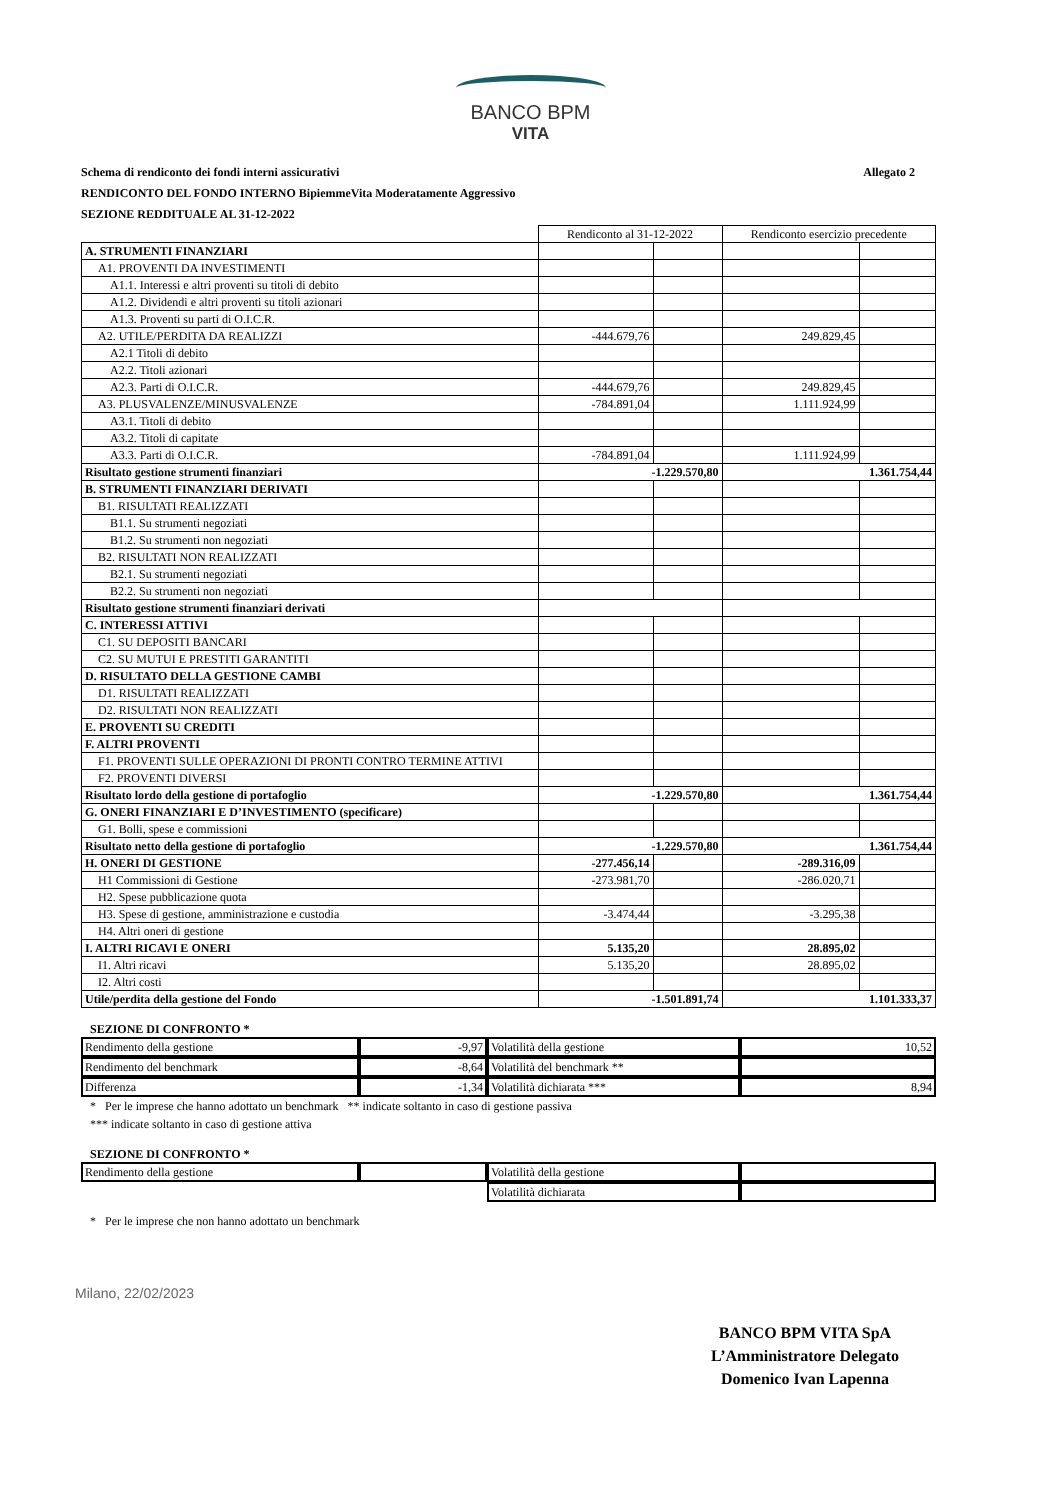BANCO BPM
VITA
Schema di rendiconto dei fondi interni assicurativi Allegato 2
RENDICONTO DEL FONDO INTERNO BipiemmeVita Moderatamente Aggressivo
SEZIONE REDDITUALE AL 31-12-2022
| | Rendiconto al 31-12-2022 | | Rendiconto esercizio precedente | |
| A. STRUMENTI FINANZIARI | | | | |
| A1. PROVENTI DA INVESTIMENTI | | | | |
| A1.1. Interessi e altri proventi su titoli di debito | | | | |
| A1.2. Dividendi e altri proventi su titoli azionari | | | | |
| A1.3. Proventi su parti di O.I.C.R. | | | | |
| A2. UTILE/PERDITA DA REALIZZI | -444.679,76 | | 249.829,45 | |
| A2.1 Titoli di debito | | | | |
| A2.2. Titoli azionari | | | | |
| A2.3. Parti di O.I.C.R. | -444.679,76 | | 249.829,45 | |
| A3. PLUSVALENZE/MINUSVALENZE | -784.891,04 | | 1.111.924,99 | |
| A3.1. Titoli di debito | | | | |
| A3.2. Titoli di capitate | | | | |
| A3.3. Parti di O.I.C.R. | -784.891,04 | | 1.111.924,99 | |
| Risultato gestione strumenti finanziari | -1.229.570,80 | | 1.361.754,44 | |
| B. STRUMENTI FINANZIARI DERIVATI | | | | |
| B1. RISULTATI REALIZZATI | | | | |
| B1.1. Su strumenti negoziati | | | | |
| B1.2. Su strumenti non negoziati | | | | |
| B2. RISULTATI NON REALIZZATI | | | | |
| B2.1. Su strumenti negoziati | | | | |
| B2.2. Su strumenti non negoziati | | | | |
| Risultato gestione strumenti finanziari derivati | | | | |
| C. INTERESSI ATTIVI | | | | |
| C1. SU DEPOSITI BANCARI | | | | |
| C2. SU MUTUI E PRESTITI GARANTITI | | | | |
| D. RISULTATO DELLA GESTIONE CAMBI | | | | |
| D1. RISULTATI REALIZZATI | | | | |
| D2. RISULTATI NON REALIZZATI | | | | |
| E. PROVENTI SU CREDITI | | | | |
| F. ALTRI PROVENTI | | | | |
| F1. PROVENTI SULLE OPERAZIONI DI PRONTI CONTRO TERMINE ATTIVI | | | | |
| F2. PROVENTI DIVERSI | | | | |
| Risultato lordo della gestione di portafoglio | -1.229.570,80 | | 1.361.754,44 | |
| G. ONERI FINANZIARI E D’INVESTIMENTO (specificare) | | | | |
| G1. Bolli, spese e commissioni | | | | |
| Risultato netto della gestione di portafoglio | -1.229.570,80 | | 1.361.754,44 | |
| H. ONERI DI GESTIONE | -277.456,14 | | -289.316,09 | |
| H1 Commissioni di Gestione | -273.981,70 | | -286.020,71 | |
| H2. Spese pubblicazione quota | | | | |
| H3. Spese di gestione, amministrazione e custodia | -3.474,44 | | -3.295,38 | |
| H4. Altri oneri di gestione | | | | |
| I. ALTRI RICAVI E ONERI | 5.135,20 | | 28.895,02 | |
| I1. Altri ricavi | 5.135,20 | | 28.895,02 | |
| I2. Altri costi | | | | |
| Utile/perdita della gestione del Fondo | -1.501.891,74 | | 1.101.333,37 | |
SEZIONE DI CONFRONTO *
| Rendimento della gestione | -9,97 | Volatilità della gestione | 10,52 |
| Rendimento del benchmark | -8,64 | Volatilità del benchmark ** | |
| Differenza | -1,34 | Volatilità dichiarata *** | 8,94 |
* Per le imprese che hanno adottato un benchmark ** indicate soltanto in caso di gestione passiva
*** indicate soltanto in caso di gestione attiva
SEZIONE DI CONFRONTO *
| Rendimento della gestione | | Volatilità della gestione | |
| | | Volatilità dichiarata | |
* Per le imprese che non hanno adottato un benchmark
Milano, 22/02/2023
BANCO BPM VITA SpA
L’Amministratore Delegato
Domenico Ivan Lapenna